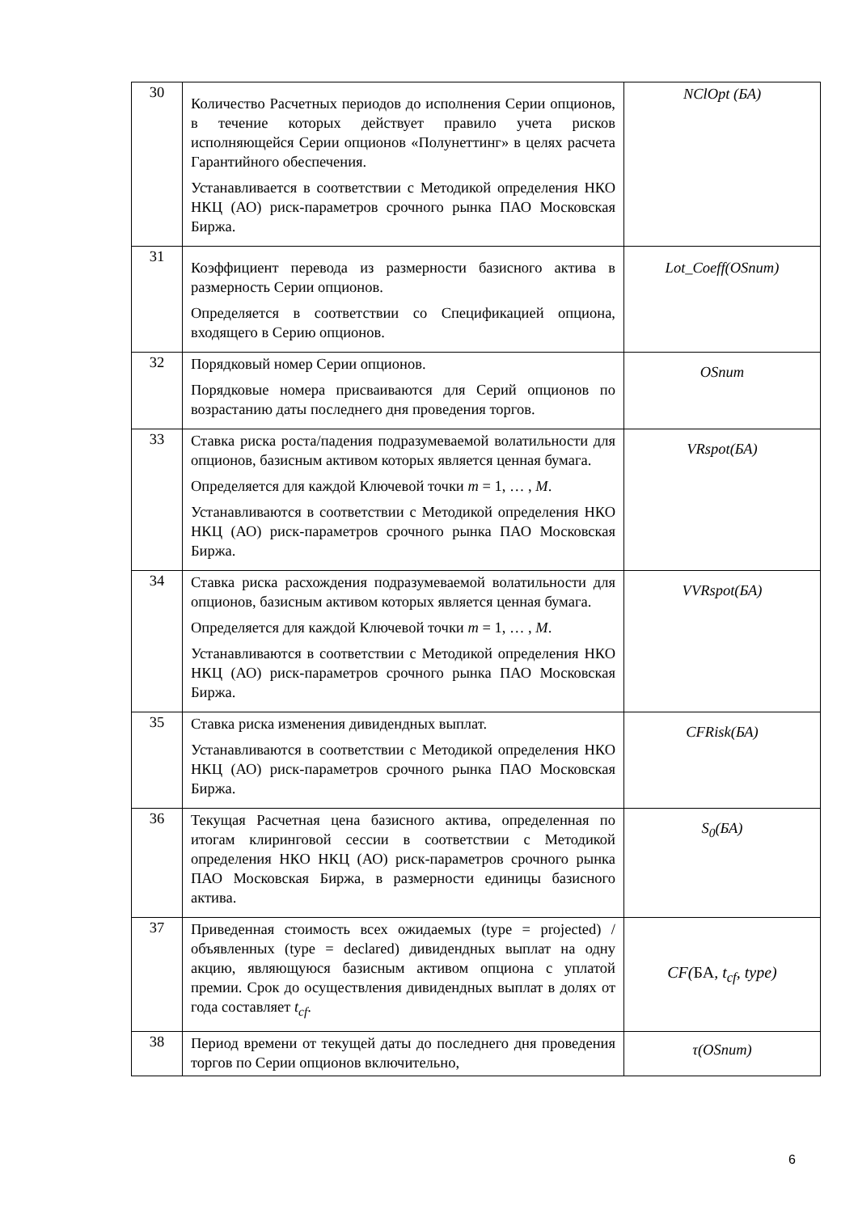| 30 | Количество Расчетных периодов до исполнения Серии опционов, в течение которых действует правило учета рисков исполняющейся Серии опционов «Полунеттинг» в целях расчета Гарантийного обеспечения. Устанавливается в соответствии с Методикой определения НКО НКЦ (АО) риск-параметров срочного рынка ПАО Московская Биржа. | NClOpt (БА) |
| 31 | Коэффициент перевода из размерности базисного актива в размерность Серии опционов. Определяется в соответствии со Спецификацией опциона, входящего в Серию опционов. | Lot_Coeff(OSnum) |
| 32 | Порядковый номер Серии опционов. Порядковые номера присваиваются для Серий опционов по возрастанию даты последнего дня проведения торгов. | OSnum |
| 33 | Ставка риска роста/падения подразумеваемой волатильности для опционов, базисным активом которых является ценная бумага. Определяется для каждой Ключевой точки m = 1, … , M . Устанавливаются в соответствии с Методикой определения НКО НКЦ (АО) риск-параметров срочного рынка ПАО Московская Биржа. | VRspot(БА) |
| 34 | Ставка риска расхождения подразумеваемой волатильности для опционов, базисным активом которых является ценная бумага. Определяется для каждой Ключевой точки m = 1, … , M . Устанавливаются в соответствии с Методикой определения НКО НКЦ (АО) риск-параметров срочного рынка ПАО Московская Биржа. | VVRspot(БА) |
| 35 | Ставка риска изменения дивидендных выплат. Устанавливаются в соответствии с Методикой определения НКО НКЦ (АО) риск-параметров срочного рынка ПАО Московская Биржа. | CFRisk(БА) |
| 36 | Текущая Расчетная цена базисного актива, определенная по итогам клиринговой сессии в соответствии с Методикой определения НКО НКЦ (АО) риск-параметров срочного рынка ПАО Московская Биржа, в размерности единицы базисного актива. | S<sub>0</sub>(БА) |
| 37 | Приведенная стоимость всех ожидаемых (type = projected) / объявленных (type = declared) дивидендных выплат на одну акцию, являющуюся базисным активом опциона с уплатой премии. Срок до осуществления дивидендных выплат в долях от года составляет t<sub>cf</sub> . | CF ( БА , t<sub>cf</sub> , type ) |
| 38 | Период времени от текущей даты до последнего дня проведения торгов по Серии опционов включительно, | τ(OSnum) |
6